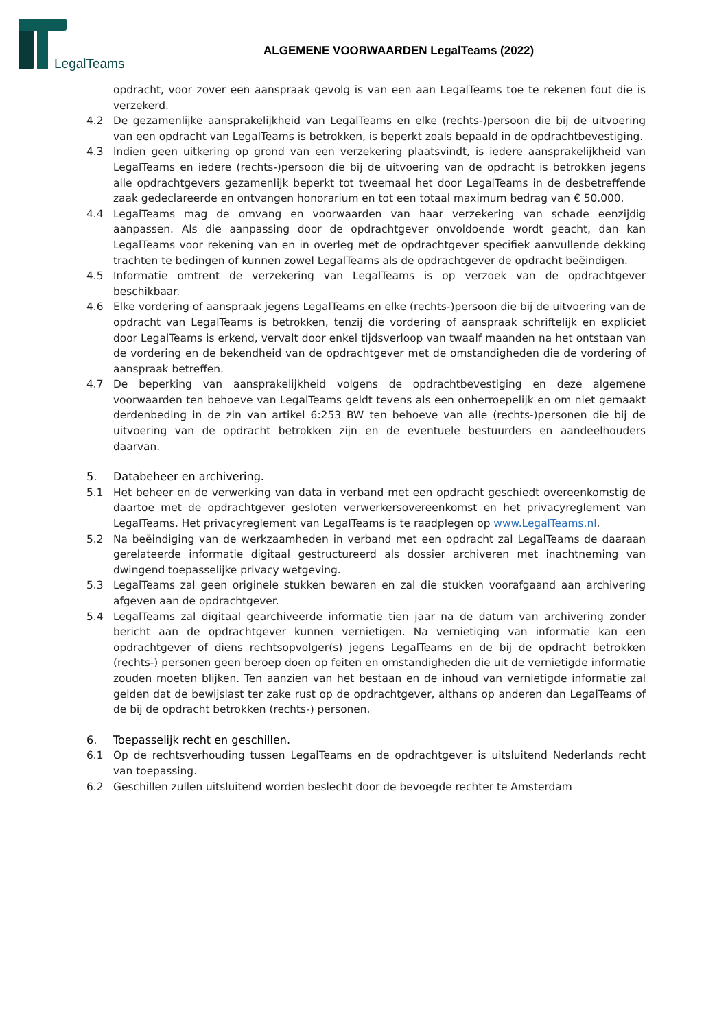LegalTeams
ALGEMENE VOORWAARDEN LegalTeams (2022)
opdracht, voor zover een aanspraak gevolg is van een aan LegalTeams toe te rekenen fout die is verzekerd.
4.2 De gezamenlijke aansprakelijkheid van LegalTeams en elke (rechts-)persoon die bij de uitvoering van een opdracht van LegalTeams is betrokken, is beperkt zoals bepaald in de opdrachtbevestiging.
4.3 Indien geen uitkering op grond van een verzekering plaatsvindt, is iedere aansprakelijkheid van LegalTeams en iedere (rechts-)persoon die bij de uitvoering van de opdracht is betrokken jegens alle opdrachtgevers gezamenlijk beperkt tot tweemaal het door LegalTeams in de desbetreffende zaak gedeclareerde en ontvangen honorarium en tot een totaal maximum bedrag van € 50.000.
4.4 LegalTeams mag de omvang en voorwaarden van haar verzekering van schade eenzijdig aanpassen. Als die aanpassing door de opdrachtgever onvoldoende wordt geacht, dan kan LegalTeams voor rekening van en in overleg met de opdrachtgever specifiek aanvullende dekking trachten te bedingen of kunnen zowel LegalTeams als de opdrachtgever de opdracht beëindigen.
4.5 Informatie omtrent de verzekering van LegalTeams is op verzoek van de opdrachtgever beschikbaar.
4.6 Elke vordering of aanspraak jegens LegalTeams en elke (rechts-)persoon die bij de uitvoering van de opdracht van LegalTeams is betrokken, tenzij die vordering of aanspraak schriftelijk en expliciet door LegalTeams is erkend, vervalt door enkel tijdsverloop van twaalf maanden na het ontstaan van de vordering en de bekendheid van de opdrachtgever met de omstandigheden die de vordering of aanspraak betreffen.
4.7 De beperking van aansprakelijkheid volgens de opdrachtbevestiging en deze algemene voorwaarden ten behoeve van LegalTeams geldt tevens als een onherroepelijk en om niet gemaakt derdenbeding in de zin van artikel 6:253 BW ten behoeve van alle (rechts-)personen die bij de uitvoering van de opdracht betrokken zijn en de eventuele bestuurders en aandeelhouders daarvan.
5. Databeheer en archivering.
5.1 Het beheer en de verwerking van data in verband met een opdracht geschiedt overeenkomstig de daartoe met de opdrachtgever gesloten verwerkersovereenkomst en het privacyreglement van LegalTeams. Het privacyreglement van LegalTeams is te raadplegen op www.LegalTeams.nl.
5.2 Na beëindiging van de werkzaamheden in verband met een opdracht zal LegalTeams de daaraan gerelateerde informatie digitaal gestructureerd als dossier archiveren met inachtneming van dwingend toepasselijke privacy wetgeving.
5.3 LegalTeams zal geen originele stukken bewaren en zal die stukken voorafgaand aan archivering afgeven aan de opdrachtgever.
5.4 LegalTeams zal digitaal gearchiveerde informatie tien jaar na de datum van archivering zonder bericht aan de opdrachtgever kunnen vernietigen. Na vernietiging van informatie kan een opdrachtgever of diens rechtsopvolger(s) jegens LegalTeams en de bij de opdracht betrokken (rechts-) personen geen beroep doen op feiten en omstandigheden die uit de vernietigde informatie zouden moeten blijken. Ten aanzien van het bestaan en de inhoud van vernietigde informatie zal gelden dat de bewijslast ter zake rust op de opdrachtgever, althans op anderen dan LegalTeams of de bij de opdracht betrokken (rechts-) personen.
6. Toepasselijk recht en geschillen.
6.1 Op de rechtsverhouding tussen LegalTeams en de opdrachtgever is uitsluitend Nederlands recht van toepassing.
6.2 Geschillen zullen uitsluitend worden beslecht door de bevoegde rechter te Amsterdam